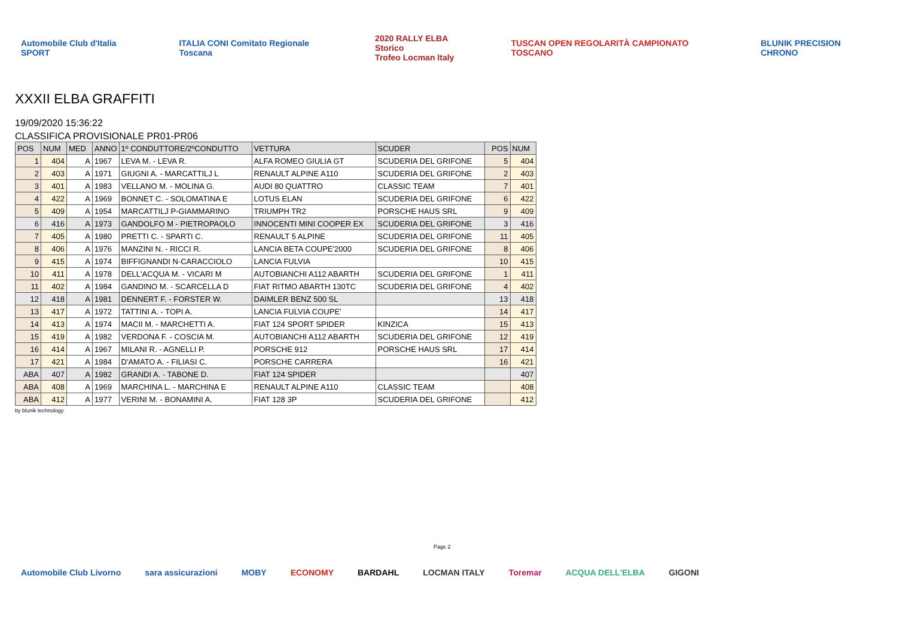Automobile Club d'Italia SPORT ITALIA CONI Comitato Regionale Toscana 2020 RALLY ELBA Storico
Trofeo Locman Italy TUSCAN OPEN REGOLARITÀ CAMPIONATO TOSCANO BLUNIK PRECISION CHRONO
XXXII ELBA GRAFFITI
19/09/2020 15:36:22
CLASSIFICA PROVISIONALE PR01-PR06
| POS | NUM | MED | ANNO | 1º CONDUTTORE/2ºCONDUTTO | VETTURA | SCUDER | POS | NUM |
| --- | --- | --- | --- | --- | --- | --- | --- | --- |
| 1 | 404 | A | 1967 | LEVA M. - LEVA R. | ALFA ROMEO GIULIA GT | SCUDERIA DEL GRIFONE | 5 | 404 |
| 2 | 403 | A | 1971 | GIUGNI A. - MARCATTILJ L | RENAULT ALPINE A110 | SCUDERIA DEL GRIFONE | 2 | 403 |
| 3 | 401 | A | 1983 | VELLANO M. - MOLINA G. | AUDI 80 QUATTRO | CLASSIC TEAM | 7 | 401 |
| 4 | 422 | A | 1969 | BONNET C. - SOLOMATINA E | LOTUS ELAN | SCUDERIA DEL GRIFONE | 6 | 422 |
| 5 | 409 | A | 1954 | MARCATTILJ P-GIAMMARINO | TRIUMPH TR2 | PORSCHE HAUS SRL | 9 | 409 |
| 6 | 416 | A | 1973 | GANDOLFO M - PIETROPAOLO | INNOCENTI MINI COOPER EX | SCUDERIA DEL GRIFONE | 3 | 416 |
| 7 | 405 | A | 1980 | PRETTI C. - SPARTI C. | RENAULT 5 ALPINE | SCUDERIA DEL GRIFONE | 11 | 405 |
| 8 | 406 | A | 1976 | MANZINI N. - RICCI R. | LANCIA BETA COUPE'2000 | SCUDERIA DEL GRIFONE | 8 | 406 |
| 9 | 415 | A | 1974 | BIFFIGNANDI N-CARACCIOLO | LANCIA FULVIA | | 10 | 415 |
| 10 | 411 | A | 1978 | DELL'ACQUA M. - VICARI M | AUTOBIANCHI A112 ABARTH | SCUDERIA DEL GRIFONE | 1 | 411 |
| 11 | 402 | A | 1984 | GANDINO M. - SCARCELLA D | FIAT RITMO ABARTH 130TC | SCUDERIA DEL GRIFONE | 4 | 402 |
| 12 | 418 | A | 1981 | DENNERT F. - FORSTER W. | DAIMLER BENZ 500 SL | | 13 | 418 |
| 13 | 417 | A | 1972 | TATTINI A. - TOPI A. | LANCIA FULVIA COUPE' | | 14 | 417 |
| 14 | 413 | A | 1974 | MACII M. - MARCHETTI A. | FIAT 124 SPORT SPIDER | KINZICA | 15 | 413 |
| 15 | 419 | A | 1982 | VERDONA F. - COSCIA M. | AUTOBIANCHI A112 ABARTH | SCUDERIA DEL GRIFONE | 12 | 419 |
| 16 | 414 | A | 1967 | MILANI R. - AGNELLI P. | PORSCHE 912 | PORSCHE HAUS SRL | 17 | 414 |
| 17 | 421 | A | 1984 | D'AMATO A. - FILIASI C. | PORSCHE CARRERA | | 16 | 421 |
| ABA | 407 | A | 1982 | GRANDI A. - TABONE D. | FIAT 124 SPIDER | | | 407 |
| ABA | 408 | A | 1969 | MARCHINA L. - MARCHINA E | RENAULT ALPINE A110 | CLASSIC TEAM | | 408 |
| ABA | 412 | A | 1977 | VERINI M. - BONAMINI A. | FIAT 128 3P | SCUDERIA DEL GRIFONE | | 412 |
by blunik technology
Page 2
Automobile Club Livorno sara assicurazioni MOBY ECONOMY BARDAHL LOCMAN ITALY Toremar ACQUA DELL'ELBA GIGONI